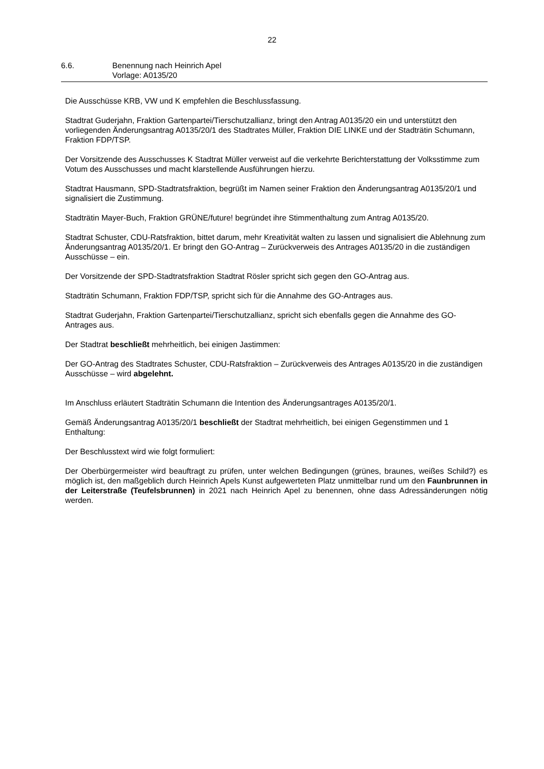22
6.6. Benennung nach Heinrich Apel
Vorlage: A0135/20
Die Ausschüsse KRB, VW und K empfehlen die Beschlussfassung.
Stadtrat Guderjahn, Fraktion Gartenpartei/Tierschutzallianz, bringt den Antrag A0135/20 ein und unterstützt den vorliegenden Änderungsantrag A0135/20/1 des Stadtrates Müller, Fraktion DIE LINKE und der Stadträtin Schumann, Fraktion FDP/TSP.
Der Vorsitzende des Ausschusses K Stadtrat Müller verweist auf die verkehrte Berichterstattung der Volksstimme zum Votum des Ausschusses und macht klarstellende Ausführungen hierzu.
Stadtrat Hausmann, SPD-Stadtratsfraktion, begrüßt im Namen seiner Fraktion den Änderungsantrag A0135/20/1 und signalisiert die Zustimmung.
Stadträtin Mayer-Buch, Fraktion GRÜNE/future! begründet ihre Stimmenthaltung zum Antrag A0135/20.
Stadtrat Schuster, CDU-Ratsfraktion, bittet darum, mehr Kreativität walten zu lassen und signalisiert die Ablehnung zum Änderungsantrag A0135/20/1. Er bringt den GO-Antrag – Zurückverweis des Antrages A0135/20 in die zuständigen Ausschüsse – ein.
Der Vorsitzende der SPD-Stadtratsfraktion Stadtrat Rösler spricht sich gegen den GO-Antrag aus.
Stadträtin Schumann, Fraktion FDP/TSP, spricht sich für die Annahme des GO-Antrages aus.
Stadtrat Guderjahn, Fraktion Gartenpartei/Tierschutzallianz, spricht sich ebenfalls gegen die Annahme des GO-Antrages aus.
Der Stadtrat beschließt mehrheitlich, bei einigen Jastimmen:
Der GO-Antrag des Stadtrates Schuster, CDU-Ratsfraktion – Zurückverweis des Antrages A0135/20 in die zuständigen Ausschüsse – wird abgelehnt.
Im Anschluss erläutert Stadträtin Schumann die Intention des Änderungsantrages A0135/20/1.
Gemäß Änderungsantrag A0135/20/1 beschließt der Stadtrat mehrheitlich, bei einigen Gegenstimmen und 1 Enthaltung:
Der Beschlusstext wird wie folgt formuliert:
Der Oberbürgermeister wird beauftragt zu prüfen, unter welchen Bedingungen (grünes, braunes, weißes Schild?) es möglich ist, den maßgeblich durch Heinrich Apels Kunst aufgewerteten Platz unmittelbar rund um den Faunbrunnen in der Leiterstraße (Teufelsbrunnen) in 2021 nach Heinrich Apel zu benennen, ohne dass Adressänderungen nötig werden.